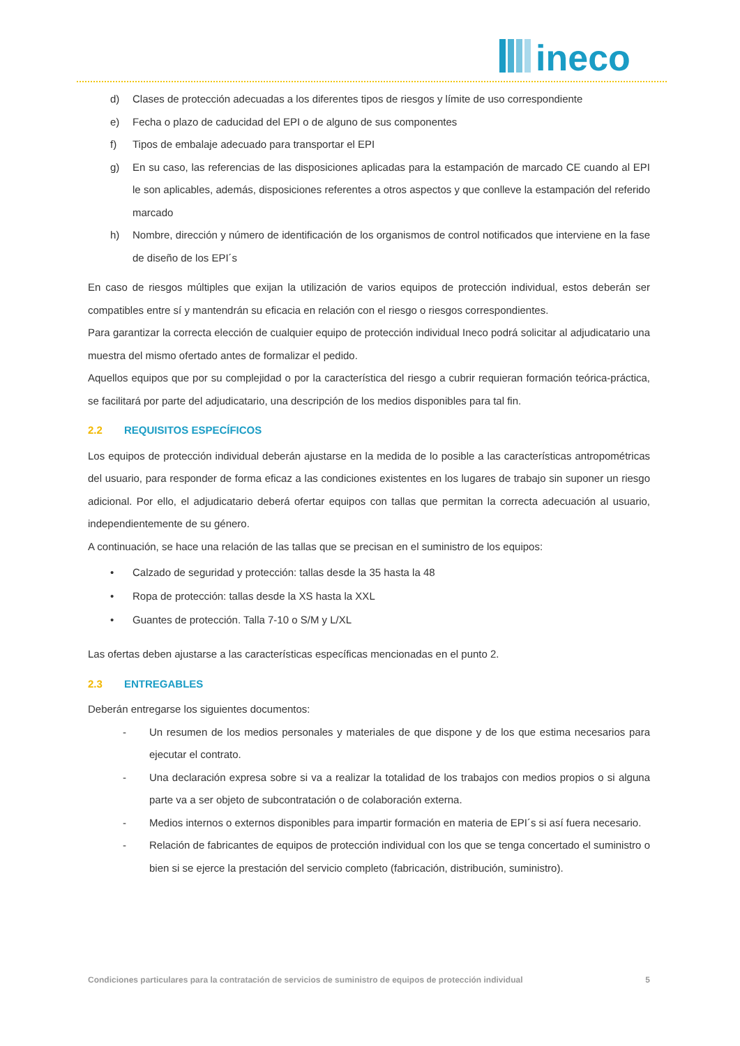ineco
d) Clases de protección adecuadas a los diferentes tipos de riesgos y límite de uso correspondiente
e) Fecha o plazo de caducidad del EPI o de alguno de sus componentes
f) Tipos de embalaje adecuado para transportar el EPI
g) En su caso, las referencias de las disposiciones aplicadas para la estampación de marcado CE cuando al EPI le son aplicables, además, disposiciones referentes a otros aspectos y que conlleve la estampación del referido marcado
h) Nombre, dirección y número de identificación de los organismos de control notificados que interviene en la fase de diseño de los EPI´s
En caso de riesgos múltiples que exijan la utilización de varios equipos de protección individual, estos deberán ser compatibles entre sí y mantendrán su eficacia en relación con el riesgo o riesgos correspondientes.
Para garantizar la correcta elección de cualquier equipo de protección individual Ineco podrá solicitar al adjudicatario una muestra del mismo ofertado antes de formalizar el pedido.
Aquellos equipos que por su complejidad o por la característica del riesgo a cubrir requieran formación teórica-práctica, se facilitará por parte del adjudicatario, una descripción de los medios disponibles para tal fin.
2.2 REQUISITOS ESPECÍFICOS
Los equipos de protección individual deberán ajustarse en la medida de lo posible a las características antropométricas del usuario, para responder de forma eficaz a las condiciones existentes en los lugares de trabajo sin suponer un riesgo adicional. Por ello, el adjudicatario deberá ofertar equipos con tallas que permitan la correcta adecuación al usuario, independientemente de su género.
A continuación, se hace una relación de las tallas que se precisan en el suministro de los equipos:
• Calzado de seguridad y protección: tallas desde la 35 hasta la 48
• Ropa de protección: tallas desde la XS hasta la XXL
• Guantes de protección. Talla 7-10 o S/M y L/XL
Las ofertas deben ajustarse a las características específicas mencionadas en el punto 2.
2.3 ENTREGABLES
Deberán entregarse los siguientes documentos:
- Un resumen de los medios personales y materiales de que dispone y de los que estima necesarios para ejecutar el contrato.
- Una declaración expresa sobre si va a realizar la totalidad de los trabajos con medios propios o si alguna parte va a ser objeto de subcontratación o de colaboración externa.
- Medios internos o externos disponibles para impartir formación en materia de EPI´s si así fuera necesario.
- Relación de fabricantes de equipos de protección individual con los que se tenga concertado el suministro o bien si se ejerce la prestación del servicio completo (fabricación, distribución, suministro).
Condiciones particulares para la contratación de servicios de suministro de equipos de protección individual 5